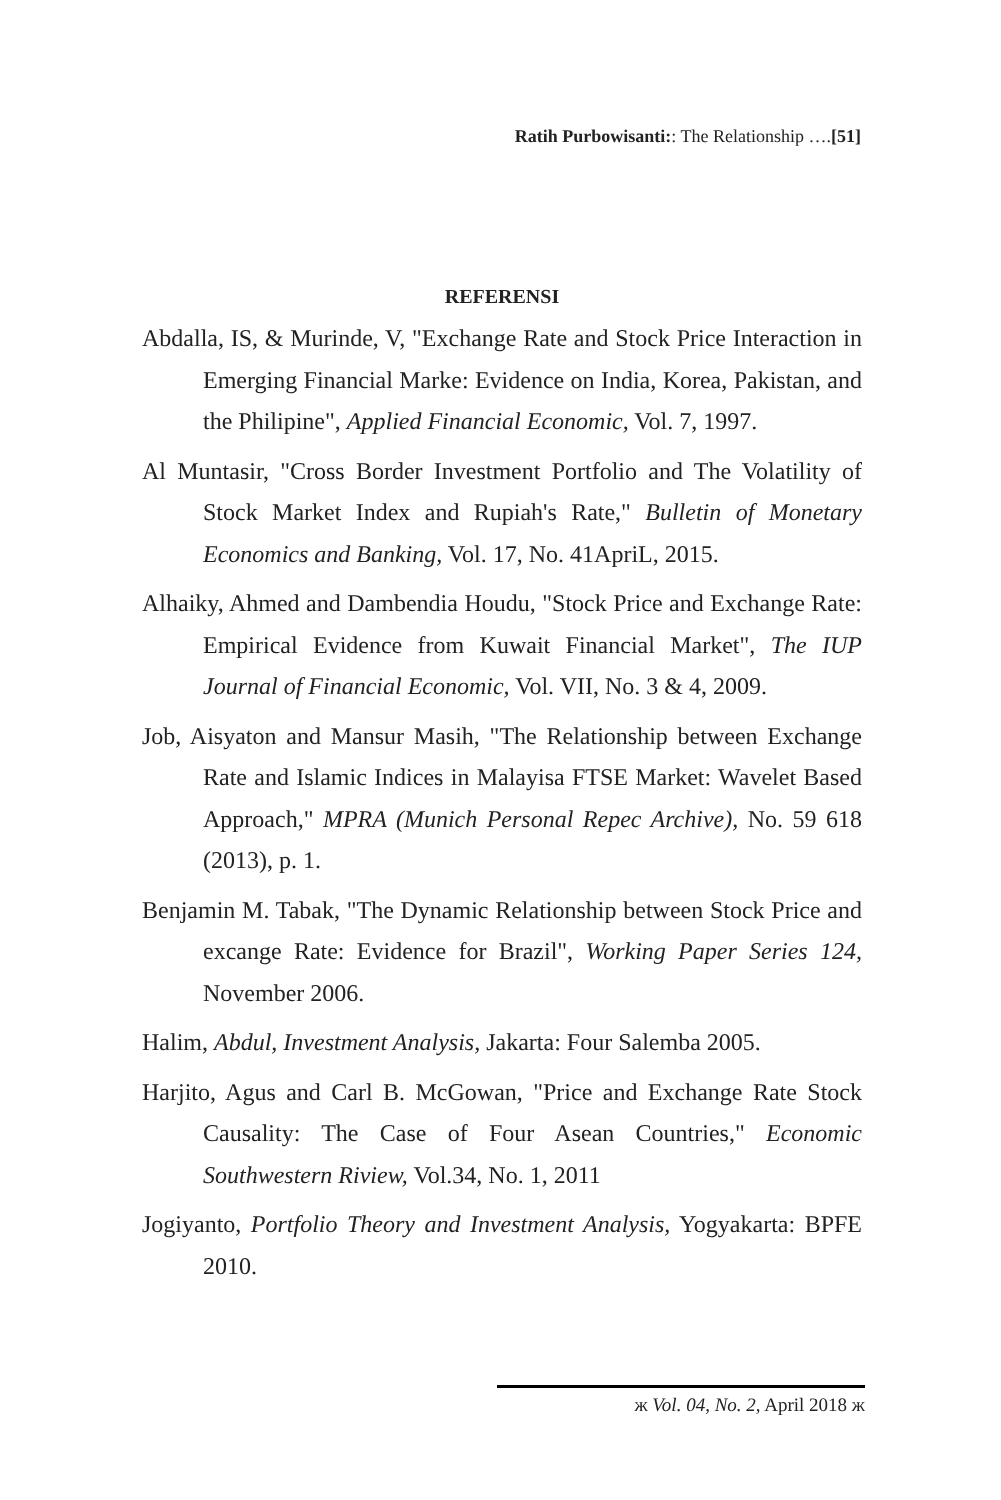Ratih Purbowisanti:: The Relationship ….[51]
REFERENSI
Abdalla, IS, & Murinde, V, "Exchange Rate and Stock Price Interaction in Emerging Financial Marke: Evidence on India, Korea, Pakistan, and the Philipine", Applied Financial Economic, Vol. 7, 1997.
Al Muntasir, "Cross Border Investment Portfolio and The Volatility of Stock Market Index and Rupiah's Rate," Bulletin of Monetary Economics and Banking, Vol. 17, No. 41ApriL, 2015.
Alhaiky, Ahmed and Dambendia Houdu, "Stock Price and Exchange Rate: Empirical Evidence from Kuwait Financial Market", The IUP Journal of Financial Economic, Vol. VII, No. 3 & 4, 2009.
Job, Aisyaton and Mansur Masih, "The Relationship between Exchange Rate and Islamic Indices in Malayisa FTSE Market: Wavelet Based Approach," MPRA (Munich Personal Repec Archive), No. 59 618 (2013), p. 1.
Benjamin M. Tabak, "The Dynamic Relationship between Stock Price and excange Rate: Evidence for Brazil", Working Paper Series 124, November 2006.
Halim, Abdul, Investment Analysis, Jakarta: Four Salemba 2005.
Harjito, Agus and Carl B. McGowan, "Price and Exchange Rate Stock Causality: The Case of Four Asean Countries," Economic Southwestern Riview, Vol.34, No. 1, 2011
Jogiyanto, Portfolio Theory and Investment Analysis, Yogyakarta: BPFE 2010.
ж Vol. 04, No. 2, April 2018 ж